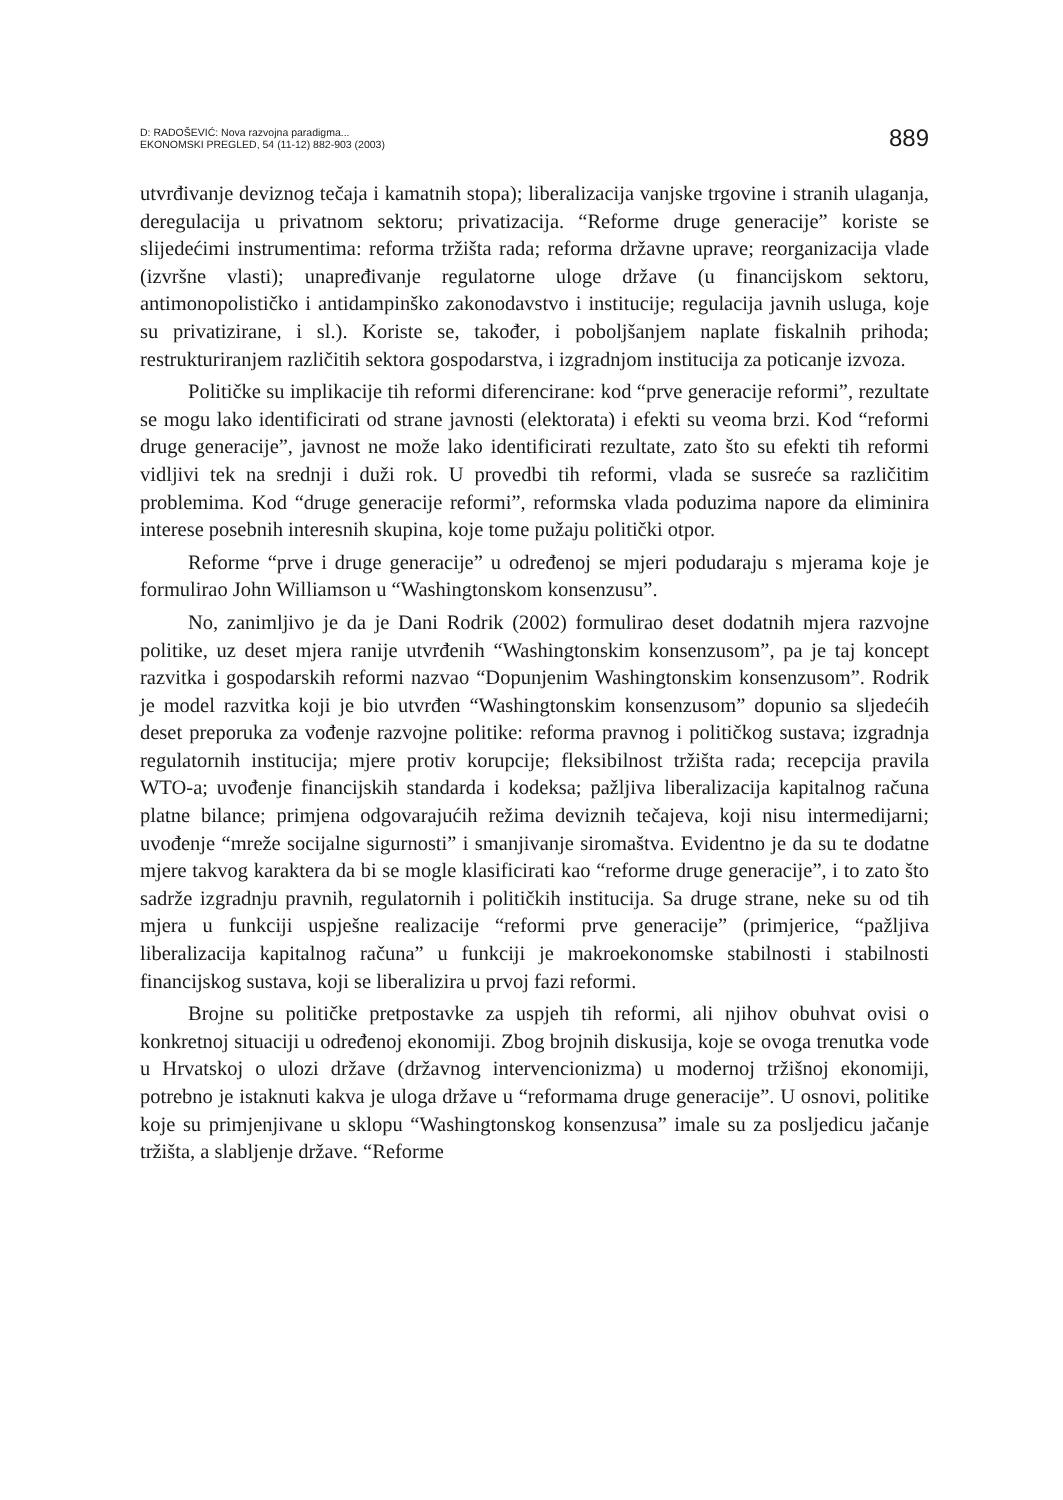D: RADOŠEVIĆ: Nova razvojna paradigma...
EKONOMSKI PREGLED, 54 (11-12) 882-903 (2003)
889
utvrđivanje deviznog tečaja i kamatnih stopa); liberalizacija vanjske trgovine i stranih ulaganja, deregulacija u privatnom sektoru; privatizacija. “Reforme druge generacije” koriste se slijedećimi instrumentima: reforma tržišta rada; reforma državne uprave; reorganizacija vlade (izvršne vlasti); unapređivanje regulatorne uloge države (u financijskom sektoru, antimonopolističko i antidampinško zakonodavstvo i institucije; regulacija javnih usluga, koje su privatizirane, i sl.). Koriste se, također, i poboljšanjem naplate fiskalnih prihoda; restrukturiranjem različitih sektora gospodarstva, i izgradnjom institucija za poticanje izvoza.
Političke su implikacije tih reformi diferencirane: kod “prve generacije reformi”, rezultate se mogu lako identificirati od strane javnosti (elektorata) i efekti su veoma brzi. Kod “reformi druge generacije”, javnost ne može lako identificirati rezultate, zato što su efekti tih reformi vidljivi tek na srednji i duži rok. U provedbi tih reformi, vlada se susreće sa različitim problemima. Kod “druge generacije reformi”, reformska vlada poduzima napore da eliminira interese posebnih interesnih skupina, koje tome pužaju politički otpor.
Reforme “prve i druge generacije” u određenoj se mjeri podudaraju s mjerama koje je formulirao John Williamson u “Washingtonskom konsenzusu”.
No, zanimljivo je da je Dani Rodrik (2002) formulirao deset dodatnih mjera razvojne politike, uz deset mjera ranije utvrđenih “Washingtonskim konsenzusom”, pa je taj koncept razvitka i gospodarskih reformi nazvao “Dopunjenim Washingtonskim konsenzusom”. Rodrik je model razvitka koji je bio utvrđen “Washingtonskim konsenzusom” dopunio sa sljedećih deset preporuka za vođenje razvojne politike: reforma pravnog i političkog sustava; izgradnja regulatornih institucija; mjere protiv korupcije; fleksibilnost tržišta rada; recepcija pravila WTO-a; uvođenje financijskih standarda i kodeksa; pažljiva liberalizacija kapitalnog računa platne bilance; primjena odgovarajućih režima deviznih tečajeva, koji nisu intermedijarni; uvođenje “mreže socijalne sigurnosti” i smanjivanje siromaštva. Evidentno je da su te dodatne mjere takvog karaktera da bi se mogle klasificirati kao “reforme druge generacije”, i to zato što sadrže izgradnju pravnih, regulatornih i političkih institucija. Sa druge strane, neke su od tih mjera u funkciji uspješne realizacije “reformi prve generacije” (primjerice, “pažljiva liberalizacija kapitalnog računa” u funkciji je makroekonomske stabilnosti i stabilnosti financijskog sustava, koji se liberalizira u prvoj fazi reformi.
Brojne su političke pretpostavke za uspjeh tih reformi, ali njihov obuhvat ovisi o konkretnoj situaciji u određenoj ekonomiji. Zbog brojnih diskusija, koje se ovoga trenutka vode u Hrvatskoj o ulozi države (državnog intervencionizma) u modernoj tržišnoj ekonomiji, potrebno je istaknuti kakva je uloga države u “reformama druge generacije”. U osnovi, politike koje su primjenjivane u sklopu “Washingtonskog konsenzusa” imale su za posljedicu jačanje tržišta, a slabljenje države. “Reforme